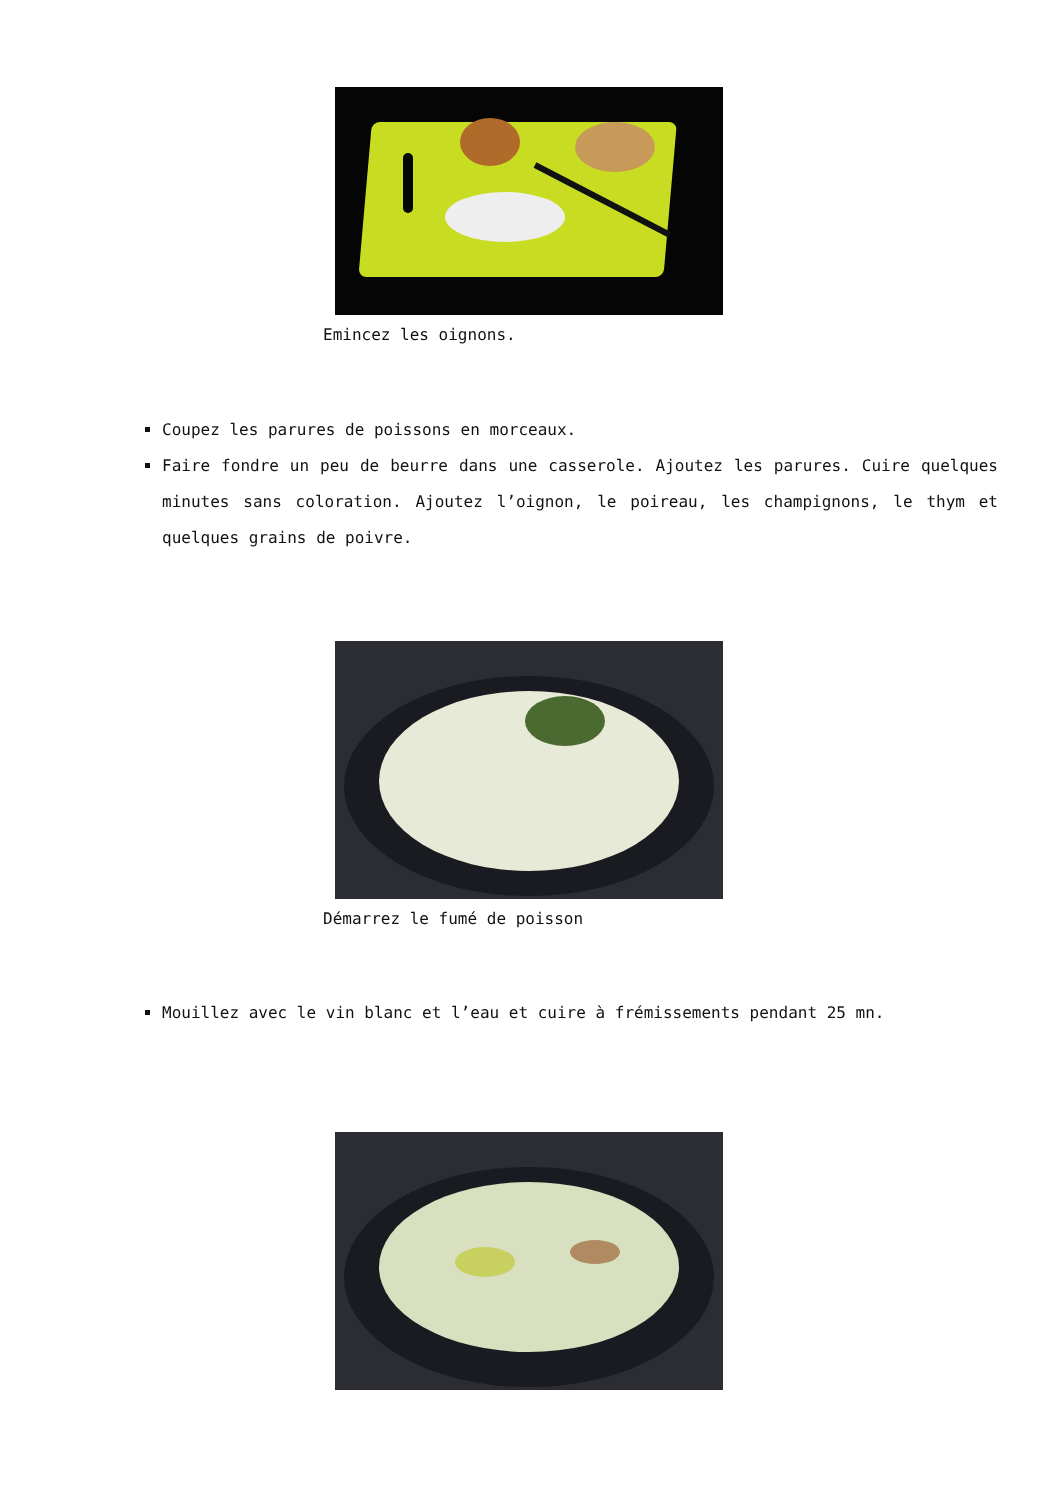Emincez les oignons.
Coupez les parures de poissons en morceaux.
Faire fondre un peu de beurre dans une casserole. Ajoutez les parures. Cuire quelques minutes sans coloration. Ajoutez l’oignon, le poireau, les champignons, le thym et quelques grains de poivre.
Démarrez le fumé de poisson
Mouillez avec le vin blanc et l’eau et cuire à frémissements pendant 25 mn.